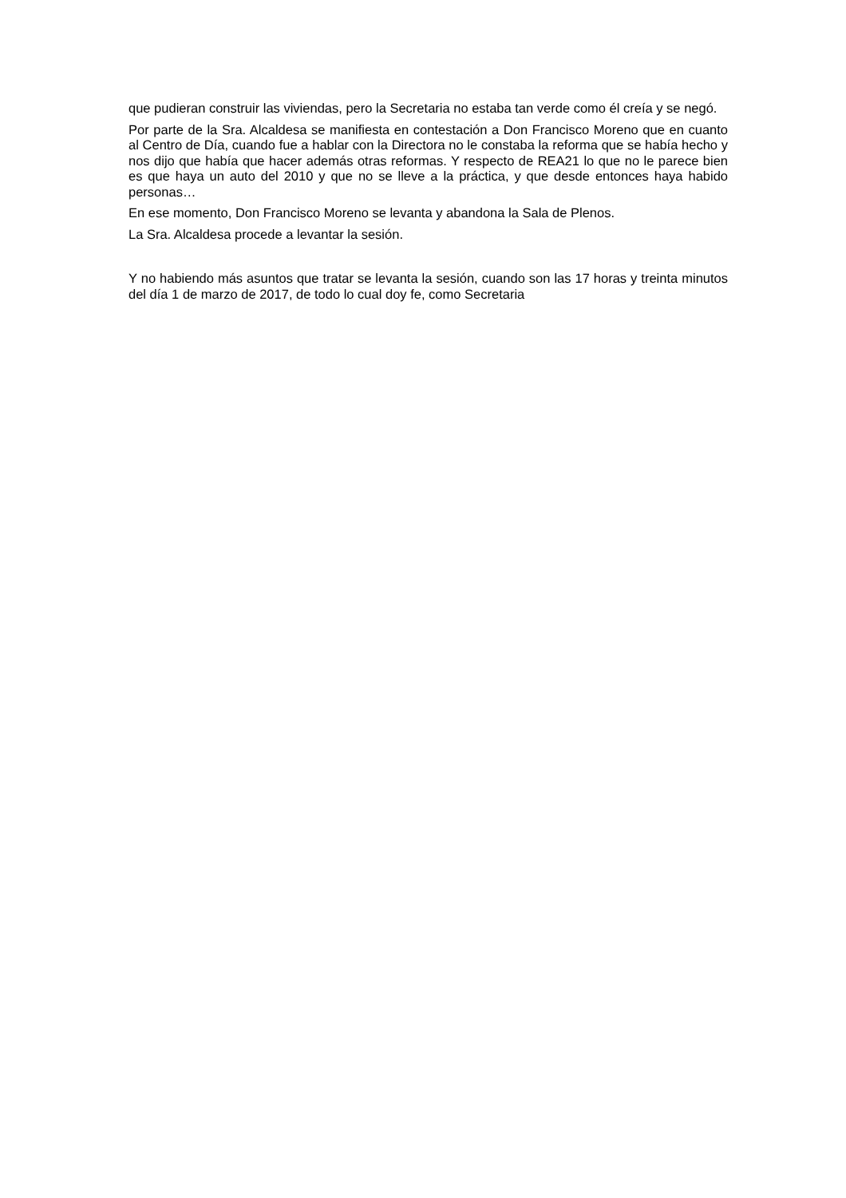que pudieran construir las viviendas, pero la Secretaria no estaba tan verde como él creía y se negó.
Por parte de la Sra. Alcaldesa se manifiesta en contestación a Don Francisco Moreno que en cuanto al Centro de Día, cuando fue a hablar con la Directora no le constaba la reforma que se había hecho y nos dijo que había que hacer además otras reformas. Y respecto de REA21 lo que no le parece bien es que haya un auto del 2010 y que no se lleve a la práctica, y que desde entonces haya habido personas…
En ese momento, Don Francisco Moreno se levanta y abandona la Sala de Plenos.
La Sra. Alcaldesa procede a levantar la sesión.
Y no habiendo más asuntos que tratar se levanta la sesión, cuando son las 17 horas y treinta minutos del día 1 de marzo de 2017, de todo lo cual doy fe, como Secretaria